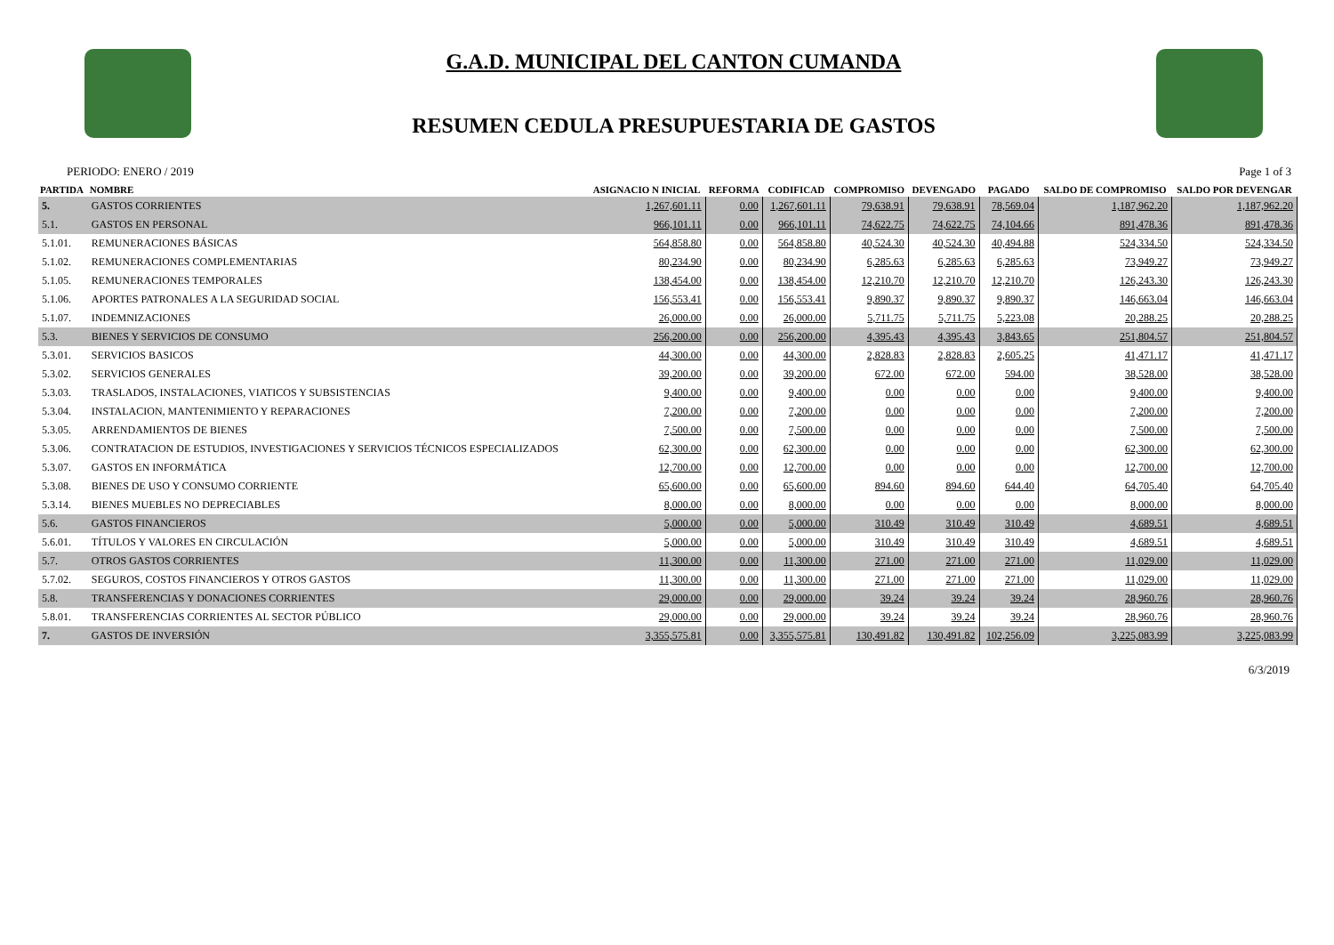G.A.D. MUNICIPAL DEL CANTON CUMANDA
RESUMEN CEDULA PRESUPUESTARIA DE GASTOS
PERIODO: ENERO / 2019 Page 1 of 3
| PARTIDA | NOMBRE | ASIGNACIO N INICIAL | REFORMA | CODIFICAD | COMPROMISO | DEVENGADO | PAGADO | SALDO DE COMPROMISO | SALDO POR DEVENGAR |
| --- | --- | --- | --- | --- | --- | --- | --- | --- | --- |
| 5. | GASTOS CORRIENTES | 1,267,601.11 | 0.00 | 1,267,601.11 | 79,638.91 | 79,638.91 | 78,569.04 | 1,187,962.20 | 1,187,962.20 |
| 5.1. | GASTOS EN PERSONAL | 966,101.11 | 0.00 | 966,101.11 | 74,622.75 | 74,622.75 | 74,104.66 | 891,478.36 | 891,478.36 |
| 5.1.01. | REMUNERACIONES BÁSICAS | 564,858.80 | 0.00 | 564,858.80 | 40,524.30 | 40,524.30 | 40,494.88 | 524,334.50 | 524,334.50 |
| 5.1.02. | REMUNERACIONES COMPLEMENTARIAS | 80,234.90 | 0.00 | 80,234.90 | 6,285.63 | 6,285.63 | 6,285.63 | 73,949.27 | 73,949.27 |
| 5.1.05. | REMUNERACIONES TEMPORALES | 138,454.00 | 0.00 | 138,454.00 | 12,210.70 | 12,210.70 | 12,210.70 | 126,243.30 | 126,243.30 |
| 5.1.06. | APORTES PATRONALES A LA SEGURIDAD SOCIAL | 156,553.41 | 0.00 | 156,553.41 | 9,890.37 | 9,890.37 | 9,890.37 | 146,663.04 | 146,663.04 |
| 5.1.07. | INDEMNIZACIONES | 26,000.00 | 0.00 | 26,000.00 | 5,711.75 | 5,711.75 | 5,223.08 | 20,288.25 | 20,288.25 |
| 5.3. | BIENES Y SERVICIOS DE CONSUMO | 256,200.00 | 0.00 | 256,200.00 | 4,395.43 | 4,395.43 | 3,843.65 | 251,804.57 | 251,804.57 |
| 5.3.01. | SERVICIOS BASICOS | 44,300.00 | 0.00 | 44,300.00 | 2,828.83 | 2,828.83 | 2,605.25 | 41,471.17 | 41,471.17 |
| 5.3.02. | SERVICIOS GENERALES | 39,200.00 | 0.00 | 39,200.00 | 672.00 | 672.00 | 594.00 | 38,528.00 | 38,528.00 |
| 5.3.03. | TRASLADOS, INSTALACIONES, VIATICOS Y SUBSISTENCIAS | 9,400.00 | 0.00 | 9,400.00 | 0.00 | 0.00 | 0.00 | 9,400.00 | 9,400.00 |
| 5.3.04. | INSTALACION, MANTENIMIENTO Y REPARACIONES | 7,200.00 | 0.00 | 7,200.00 | 0.00 | 0.00 | 0.00 | 7,200.00 | 7,200.00 |
| 5.3.05. | ARRENDAMIENTOS DE BIENES | 7,500.00 | 0.00 | 7,500.00 | 0.00 | 0.00 | 0.00 | 7,500.00 | 7,500.00 |
| 5.3.06. | CONTRATACION DE ESTUDIOS, INVESTIGACIONES Y SERVICIOS TÉCNICOS ESPECIALIZADOS | 62,300.00 | 0.00 | 62,300.00 | 0.00 | 0.00 | 0.00 | 62,300.00 | 62,300.00 |
| 5.3.07. | GASTOS EN INFORMÁTICA | 12,700.00 | 0.00 | 12,700.00 | 0.00 | 0.00 | 0.00 | 12,700.00 | 12,700.00 |
| 5.3.08. | BIENES DE USO Y CONSUMO CORRIENTE | 65,600.00 | 0.00 | 65,600.00 | 894.60 | 894.60 | 644.40 | 64,705.40 | 64,705.40 |
| 5.3.14. | BIENES MUEBLES NO DEPRECIABLES | 8,000.00 | 0.00 | 8,000.00 | 0.00 | 0.00 | 0.00 | 8,000.00 | 8,000.00 |
| 5.6. | GASTOS FINANCIEROS | 5,000.00 | 0.00 | 5,000.00 | 310.49 | 310.49 | 310.49 | 4,689.51 | 4,689.51 |
| 5.6.01. | TÍTULOS Y VALORES EN CIRCULACIÓN | 5,000.00 | 0.00 | 5,000.00 | 310.49 | 310.49 | 310.49 | 4,689.51 | 4,689.51 |
| 5.7. | OTROS GASTOS CORRIENTES | 11,300.00 | 0.00 | 11,300.00 | 271.00 | 271.00 | 271.00 | 11,029.00 | 11,029.00 |
| 5.7.02. | SEGUROS, COSTOS FINANCIEROS Y OTROS GASTOS | 11,300.00 | 0.00 | 11,300.00 | 271.00 | 271.00 | 271.00 | 11,029.00 | 11,029.00 |
| 5.8. | TRANSFERENCIAS Y DONACIONES CORRIENTES | 29,000.00 | 0.00 | 29,000.00 | 39.24 | 39.24 | 39.24 | 28,960.76 | 28,960.76 |
| 5.8.01. | TRANSFERENCIAS CORRIENTES AL SECTOR PÚBLICO | 29,000.00 | 0.00 | 29,000.00 | 39.24 | 39.24 | 39.24 | 28,960.76 | 28,960.76 |
| 7. | GASTOS DE INVERSIÓN | 3,355,575.81 | 0.00 | 3,355,575.81 | 130,491.82 | 130,491.82 | 102,256.09 | 3,225,083.99 | 3,225,083.99 |
6/3/2019